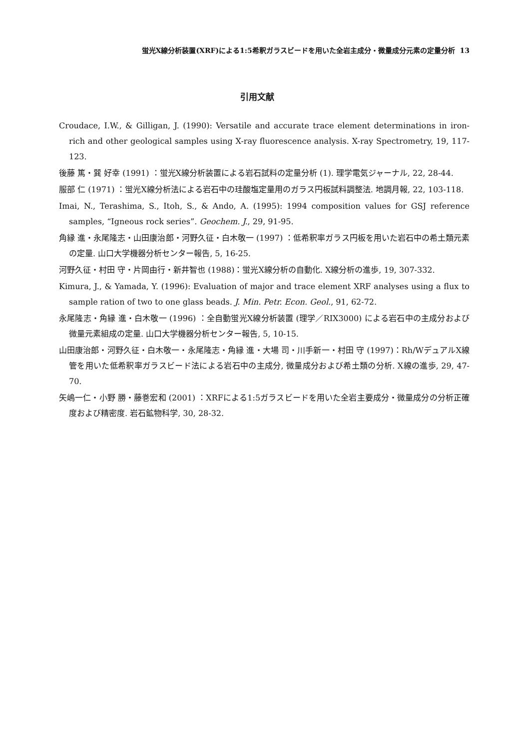蛍光X線分析装置(XRF)による1:5希釈ガラスビードを用いた全岩主成分・微量成分元素の定量分析 13
引用文献
Croudace, I.W., & Gilligan, J. (1990): Versatile and accurate trace element determinations in iron-rich and other geological samples using X-ray fluorescence analysis. X-ray Spectrometry, 19, 117-123.
後藤 篤・巽 好幸 (1991) ：蛍光X線分析装置による岩石試料の定量分析 (1). 理学電気ジャーナル, 22, 28-44.
服部 仁 (1971) ：蛍光X線分析法による岩石中の珪酸塩定量用のガラス円板試料調整法. 地調月報, 22, 103-118.
Imai, N., Terashima, S., Itoh, S., & Ando, A. (1995): 1994 composition values for GSJ reference samples, “Igneous rock series”. Geochem. J., 29, 91-95.
角縁 進・永尾隆志・山田康治郎・河野久征・白木敬一 (1997) ：低希釈率ガラス円板を用いた岩石中の希土類元素の定量. 山口大学機器分析センター報告, 5, 16-25.
河野久征・村田 守・片岡由行・新井智也 (1988)：蛍光X線分析の自動化. X線分析の進歩, 19, 307-332.
Kimura, J., & Yamada, Y. (1996): Evaluation of major and trace element XRF analyses using a flux to sample ration of two to one glass beads. J. Min. Petr. Econ. Geol., 91, 62-72.
永尾隆志・角縁 進・白木敬一 (1996) ：全自動蛍光X線分析装置 (理学／RIX3000) による岩石中の主成分および微量元素組成の定量. 山口大学機器分析センター報告, 5, 10-15.
山田康治郎・河野久征・白木敬一・永尾隆志・角縁 進・大場 司・川手新一・村田 守 (1997)：Rh/WデュアルX線管を用いた低希釈率ガラスビード法による岩石中の主成分, 微量成分および希土類の分析. X線の進歩, 29, 47-70.
矢嶋一仁・小野 勝・藤巻宏和 (2001) ：XRFによる1:5ガラスビードを用いた全岩主要成分・微量成分の分析正確度および精密度. 岩石鉱物科学, 30, 28-32.